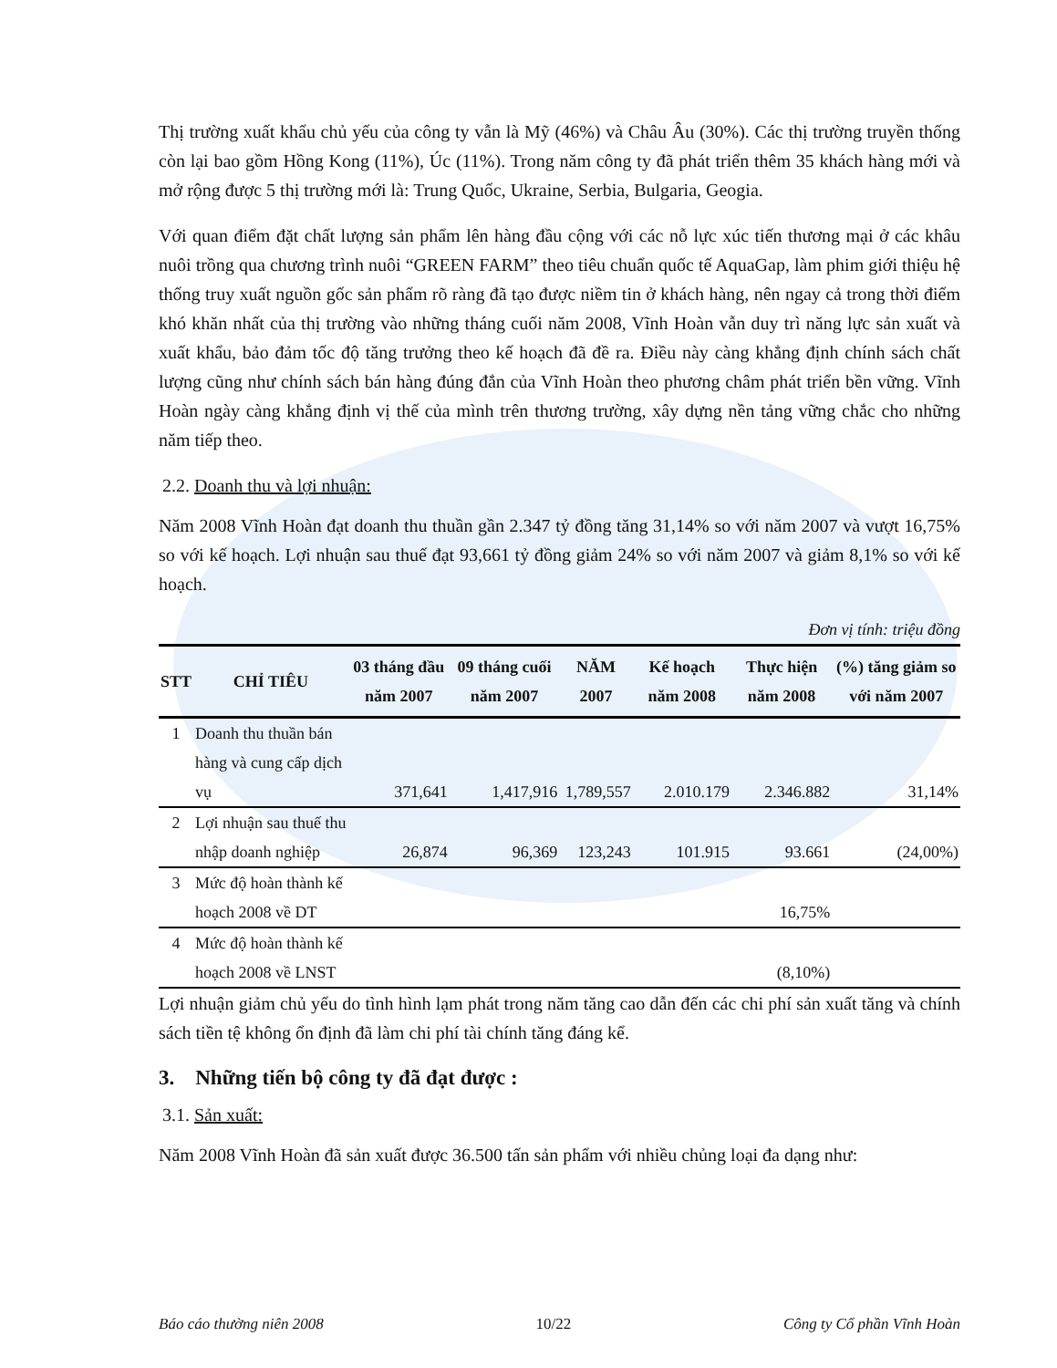Thị trường xuất khẩu chủ yếu của công ty vẫn là Mỹ (46%) và Châu Âu (30%). Các thị trường truyền thống còn lại bao gồm Hồng Kong (11%), Úc (11%). Trong năm công ty đã phát triển thêm 35 khách hàng mới và mở rộng được 5 thị trường mới là: Trung Quốc, Ukraine, Serbia, Bulgaria, Geogia.
Với quan điểm đặt chất lượng sản phẩm lên hàng đầu cộng với các nỗ lực xúc tiến thương mại ở các khâu nuôi trồng qua chương trình nuôi “GREEN FARM” theo tiêu chuẩn quốc tế AquaGap, làm phim giới thiệu hệ thống truy xuất nguồn gốc sản phẩm rõ ràng đã tạo được niềm tin ở khách hàng, nên ngay cả trong thời điểm khó khăn nhất của thị trường vào những tháng cuối năm 2008, Vĩnh Hoàn vẫn duy trì năng lực sản xuất và xuất khẩu, bảo đảm tốc độ tăng trưởng theo kế hoạch đã đề ra. Điều này càng khẳng định chính sách chất lượng cũng như chính sách bán hàng đúng đắn của Vĩnh Hoàn theo phương châm phát triển bền vững. Vĩnh Hoàn ngày càng khẳng định vị thế của mình trên thương trường, xây dựng nền tảng vững chắc cho những năm tiếp theo.
2.2. Doanh thu và lợi nhuận:
Năm 2008 Vĩnh Hoàn đạt doanh thu thuần gần 2.347 tỷ đồng tăng 31,14% so với năm 2007 và vượt 16,75% so với kế hoạch. Lợi nhuận sau thuế đạt 93,661 tỷ đồng giảm 24% so với năm 2007 và giảm 8,1% so với kế hoạch.
Đơn vị tính: triệu đồng
| STT | CHỈ TIÊU | 03 tháng đầu năm 2007 | 09 tháng cuối năm 2007 | NĂM 2007 | Kế hoạch năm 2008 | Thực hiện năm 2008 | (%) tăng giảm so với năm 2007 |
| --- | --- | --- | --- | --- | --- | --- | --- |
| 1 | Doanh thu thuần bán hàng và cung cấp dịch vụ | 371,641 | 1,417,916 | 1,789,557 | 2.010.179 | 2.346.882 | 31,14% |
| 2 | Lợi nhuận sau thuế thu nhập doanh nghiệp | 26,874 | 96,369 | 123,243 | 101.915 | 93.661 | (24,00%) |
| 3 | Mức độ hoàn thành kế hoạch 2008 về DT | | | | | 16,75% | |
| 4 | Mức độ hoàn thành kế hoạch 2008 về LNST | | | | | (8,10%) | |
Lợi nhuận giảm chủ yếu do tình hình lạm phát trong năm tăng cao dẫn đến các chi phí sản xuất tăng và chính sách tiền tệ không ổn định đã làm chi phí tài chính tăng đáng kể.
3. Những tiến bộ công ty đã đạt được :
3.1. Sản xuất:
Năm 2008 Vĩnh Hoàn đã sản xuất được 36.500 tấn sản phẩm với nhiều chủng loại đa dạng như:
Báo cáo thường niên 2008 10/22 Công ty Cổ phần Vĩnh Hoàn